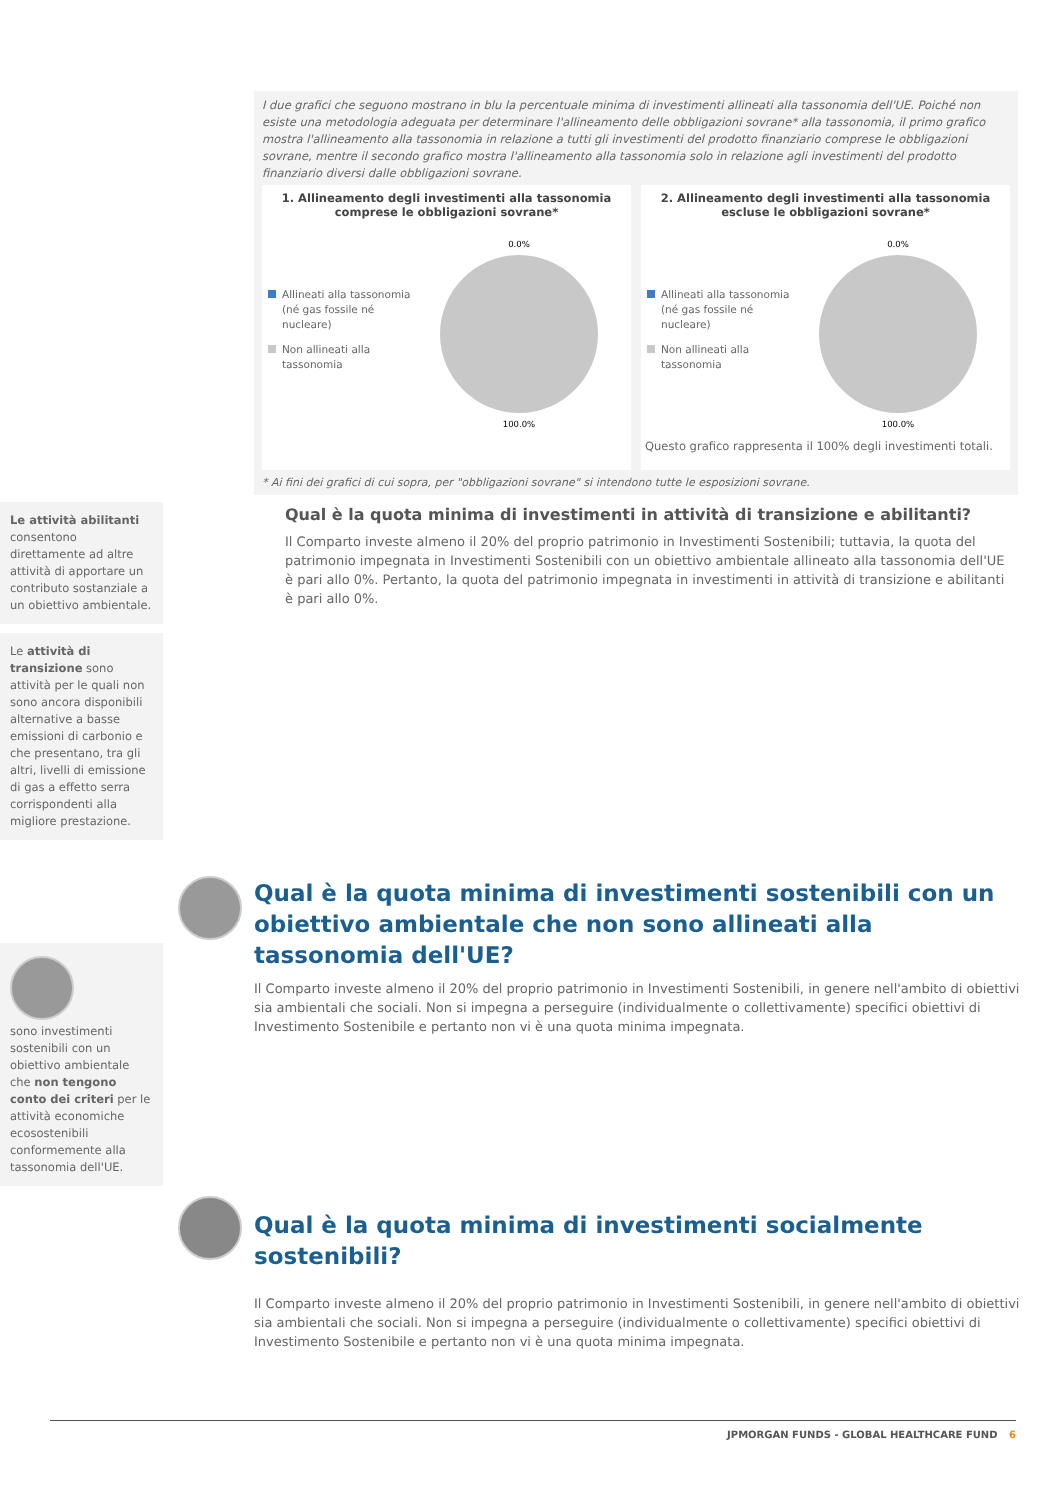I due grafici che seguono mostrano in blu la percentuale minima di investimenti allineati alla tassonomia dell'UE. Poiché non esiste una metodologia adeguata per determinare l'allineamento delle obbligazioni sovrane* alla tassonomia, il primo grafico mostra l'allineamento alla tassonomia in relazione a tutti gli investimenti del prodotto finanziario comprese le obbligazioni sovrane, mentre il secondo grafico mostra l'allineamento alla tassonomia solo in relazione agli investimenti del prodotto finanziario diversi dalle obbligazioni sovrane.
1. Allineamento degli investimenti alla tassonomia comprese le obbligazioni sovrane*
Allineati alla tassonomia (né gas fossile né nucleare)
Non allineati alla tassonomia
0.0%
100.0%
2. Allineamento degli investimenti alla tassonomia escluse le obbligazioni sovrane*
Allineati alla tassonomia (né gas fossile né nucleare)
Non allineati alla tassonomia
0.0%
100.0%
Questo grafico rappresenta il 100% degli investimenti totali.
* Ai fini dei grafici di cui sopra, per "obbligazioni sovrane" si intendono tutte le esposizioni sovrane.
Le attività abilitanti consentono direttamente ad altre attività di apportare un contributo sostanziale a un obiettivo ambientale.
Qual è la quota minima di investimenti in attività di transizione e abilitanti?
Il Comparto investe almeno il 20% del proprio patrimonio in Investimenti Sostenibili; tuttavia, la quota del patrimonio impegnata in Investimenti Sostenibili con un obiettivo ambientale allineato alla tassonomia dell'UE è pari allo 0%. Pertanto, la quota del patrimonio impegnata in investimenti in attività di transizione e abilitanti è pari allo 0%.
Le attività di transizione sono attività per le quali non sono ancora disponibili alternative a basse emissioni di carbonio e che presentano, tra gli altri, livelli di emissione di gas a effetto serra corrispondenti alla migliore prestazione.
Qual è la quota minima di investimenti sostenibili con un obiettivo ambientale che non sono allineati alla tassonomia dell'UE?
Il Comparto investe almeno il 20% del proprio patrimonio in Investimenti Sostenibili, in genere nell'ambito di obiettivi sia ambientali che sociali. Non si impegna a perseguire (individualmente o collettivamente) specifici obiettivi di Investimento Sostenibile e pertanto non vi è una quota minima impegnata.
sono investimenti sostenibili con un obiettivo ambientale che non tengono conto dei criteri per le attività economiche ecosostenibili conformemente alla tassonomia dell'UE.
Qual è la quota minima di investimenti socialmente sostenibili?
Il Comparto investe almeno il 20% del proprio patrimonio in Investimenti Sostenibili, in genere nell'ambito di obiettivi sia ambientali che sociali. Non si impegna a perseguire (individualmente o collettivamente) specifici obiettivi di Investimento Sostenibile e pertanto non vi è una quota minima impegnata.
JPMORGAN FUNDS - GLOBAL HEALTHCARE FUND 6